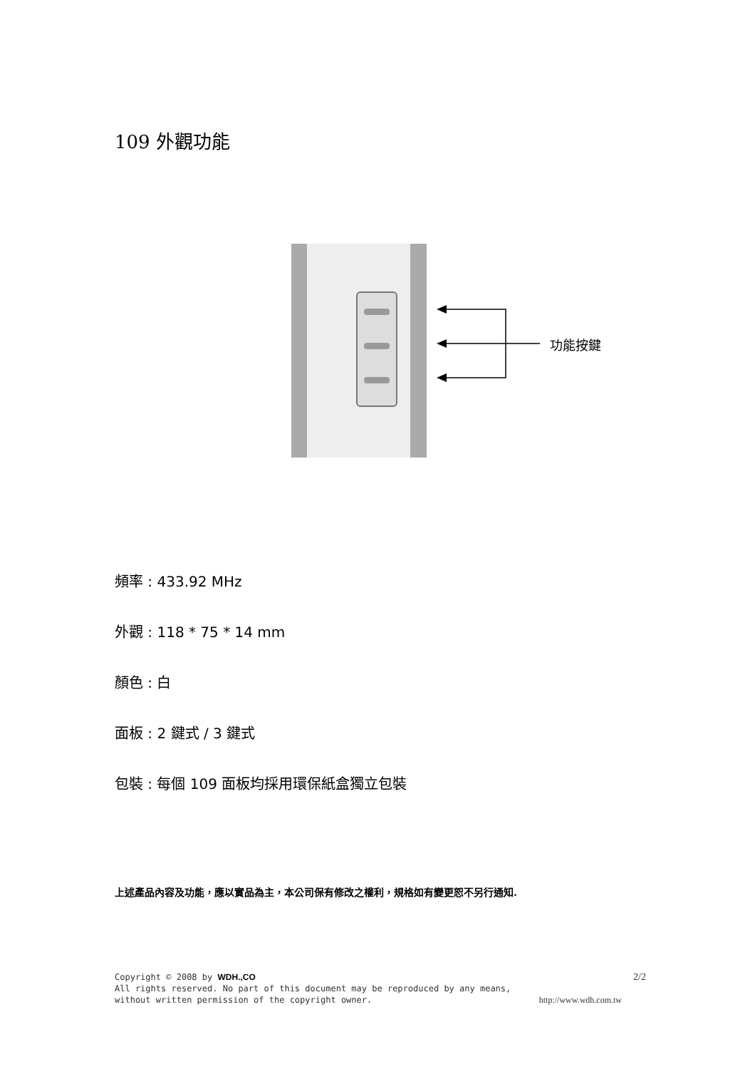109 外觀功能
功能按鍵
頻率 : 433.92 MHz
外觀 : 118 * 75 * 14 mm
顏色 : 白
面板 : 2 鍵式 / 3 鍵式
包裝 : 每個 109 面板均採用環保紙盒獨立包裝
上述產品內容及功能，應以實品為主，本公司保有修改之權利，規格如有變更恕不另行通知.
Copyright © 2008 by WDH.,CO 2/2
All rights reserved. No part of this document may be reproduced by any means,
without written permission of the copyright owner. http://www.wdh.com.tw